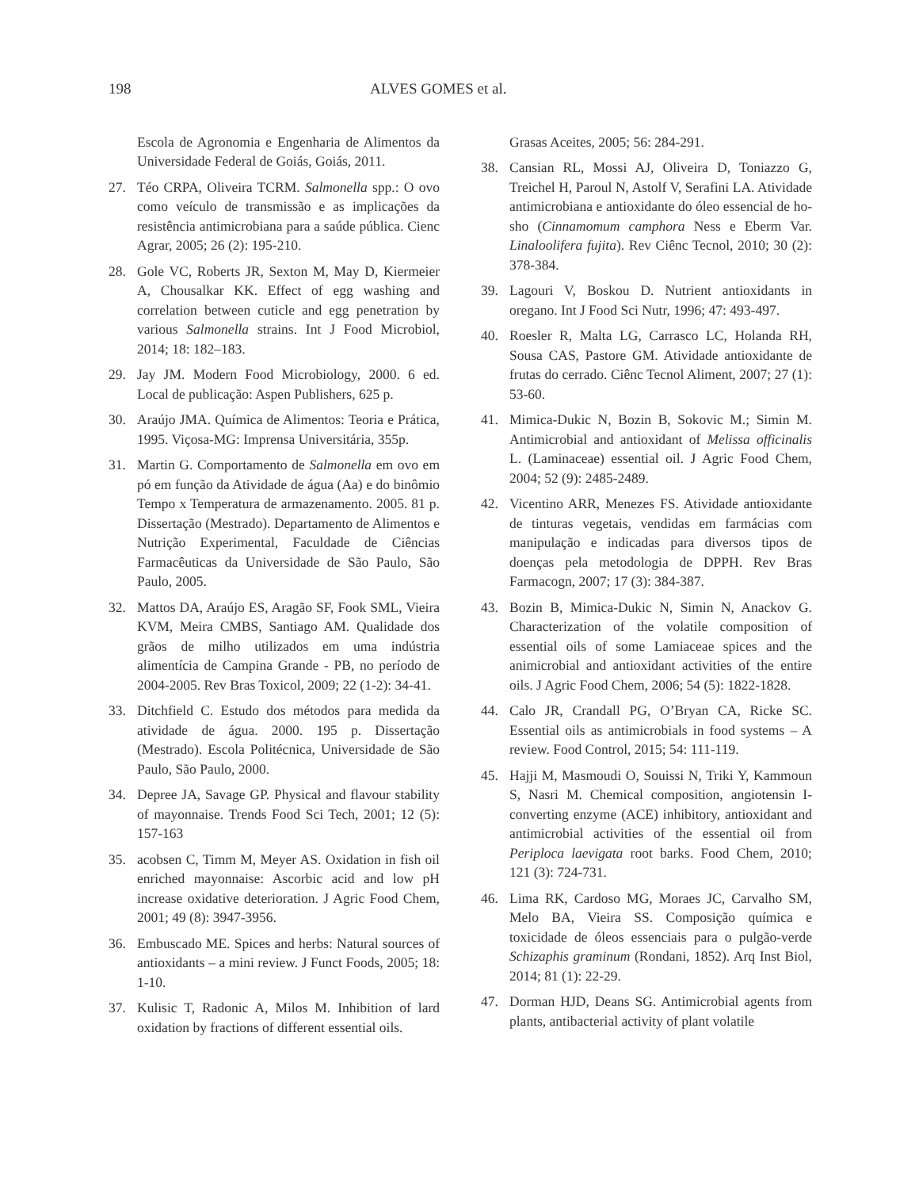198 ALVES GOMES et al.
Escola de Agronomia e Engenharia de Alimentos da Universidade Federal de Goiás, Goiás, 2011.
27. Téo CRPA, Oliveira TCRM. Salmonella spp.: O ovo como veículo de transmissão e as implicações da resistência antimicrobiana para a saúde pública. Cienc Agrar, 2005; 26 (2): 195-210.
28. Gole VC, Roberts JR, Sexton M, May D, Kiermeier A, Chousalkar KK. Effect of egg washing and correlation between cuticle and egg penetration by various Salmonella strains. Int J Food Microbiol, 2014; 18: 182–183.
29. Jay JM. Modern Food Microbiology, 2000. 6 ed. Local de publicação: Aspen Publishers, 625 p.
30. Araújo JMA. Química de Alimentos: Teoria e Prática, 1995. Viçosa-MG: Imprensa Universitária, 355p.
31. Martin G. Comportamento de Salmonella em ovo em pó em função da Atividade de água (Aa) e do binômio Tempo x Temperatura de armazenamento. 2005. 81 p. Dissertação (Mestrado). Departamento de Alimentos e Nutrição Experimental, Faculdade de Ciências Farmacêuticas da Universidade de São Paulo, São Paulo, 2005.
32. Mattos DA, Araújo ES, Aragão SF, Fook SML, Vieira KVM, Meira CMBS, Santiago AM. Qualidade dos grãos de milho utilizados em uma indústria alimentícia de Campina Grande - PB, no período de 2004-2005. Rev Bras Toxicol, 2009; 22 (1-2): 34-41.
33. Ditchfield C. Estudo dos métodos para medida da atividade de água. 2000. 195 p. Dissertação (Mestrado). Escola Politécnica, Universidade de São Paulo, São Paulo, 2000.
34. Depree JA, Savage GP. Physical and flavour stability of mayonnaise. Trends Food Sci Tech, 2001; 12 (5): 157-163
35. acobsen C, Timm M, Meyer AS. Oxidation in fish oil enriched mayonnaise: Ascorbic acid and low pH increase oxidative deterioration. J Agric Food Chem, 2001; 49 (8): 3947-3956.
36. Embuscado ME. Spices and herbs: Natural sources of antioxidants – a mini review. J Funct Foods, 2005; 18: 1-10.
37. Kulisic T, Radonic A, Milos M. Inhibition of lard oxidation by fractions of different essential oils.
Grasas Aceites, 2005; 56: 284-291.
38. Cansian RL, Mossi AJ, Oliveira D, Toniazzo G, Treichel H, Paroul N, Astolf V, Serafini LA. Atividade antimicrobiana e antioxidante do óleo essencial de ho-sho (Cinnamomum camphora Ness e Eberm Var. Linaloolifera fujita). Rev Ciênc Tecnol, 2010; 30 (2): 378-384.
39. Lagouri V, Boskou D. Nutrient antioxidants in oregano. Int J Food Sci Nutr, 1996; 47: 493-497.
40. Roesler R, Malta LG, Carrasco LC, Holanda RH, Sousa CAS, Pastore GM. Atividade antioxidante de frutas do cerrado. Ciênc Tecnol Aliment, 2007; 27 (1): 53-60.
41. Mimica-Dukic N, Bozin B, Sokovic M.; Simin M. Antimicrobial and antioxidant of Melissa officinalis L. (Laminaceae) essential oil. J Agric Food Chem, 2004; 52 (9): 2485-2489.
42. Vicentino ARR, Menezes FS. Atividade antioxidante de tinturas vegetais, vendidas em farmácias com manipulação e indicadas para diversos tipos de doenças pela metodologia de DPPH. Rev Bras Farmacogn, 2007; 17 (3): 384-387.
43. Bozin B, Mimica-Dukic N, Simin N, Anackov G. Characterization of the volatile composition of essential oils of some Lamiaceae spices and the animicrobial and antioxidant activities of the entire oils. J Agric Food Chem, 2006; 54 (5): 1822-1828.
44. Calo JR, Crandall PG, O’Bryan CA, Ricke SC. Essential oils as antimicrobials in food systems – A review. Food Control, 2015; 54: 111-119.
45. Hajji M, Masmoudi O, Souissi N, Triki Y, Kammoun S, Nasri M. Chemical composition, angiotensin I-converting enzyme (ACE) inhibitory, antioxidant and antimicrobial activities of the essential oil from Periploca laevigata root barks. Food Chem, 2010; 121 (3): 724-731.
46. Lima RK, Cardoso MG, Moraes JC, Carvalho SM, Melo BA, Vieira SS. Composição química e toxicidade de óleos essenciais para o pulgão-verde Schizaphis graminum (Rondani, 1852). Arq Inst Biol, 2014; 81 (1): 22-29.
47. Dorman HJD, Deans SG. Antimicrobial agents from plants, antibacterial activity of plant volatile